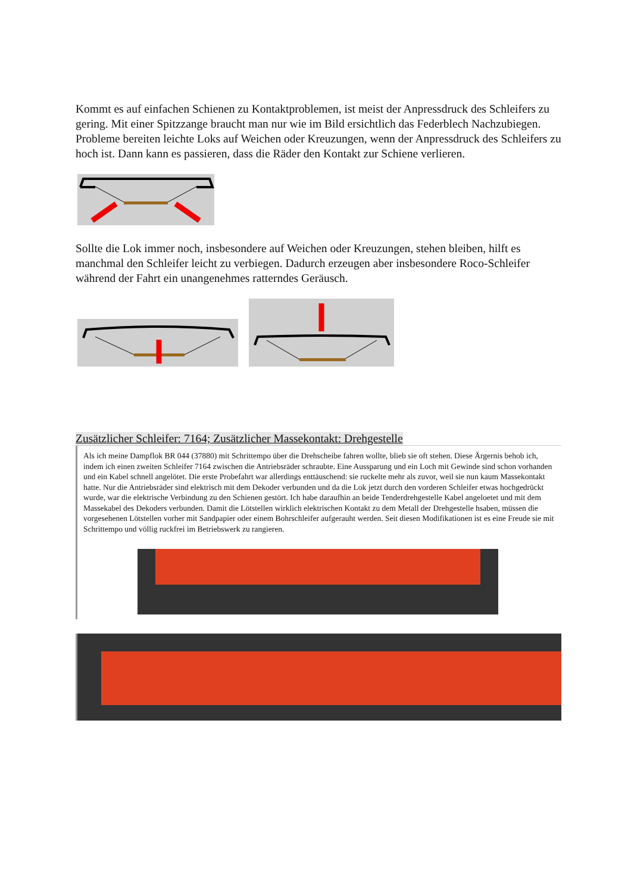Kommt es auf einfachen Schienen zu Kontaktproblemen, ist meist der Anpressdruck des Schleifers zu gering. Mit einer Spitzzange braucht man nur wie im Bild ersichtlich das Federblech Nachzubiegen. Probleme bereiten leichte Loks auf Weichen oder Kreuzungen, wenn der Anpressdruck des Schleifers zu hoch ist. Dann kann es passieren, dass die Räder den Kontakt zur Schiene verlieren.
Sollte die Lok immer noch, insbesondere auf Weichen oder Kreuzungen, stehen bleiben, hilft es manchmal den Schleifer leicht zu verbiegen. Dadurch erzeugen aber insbesondere Roco-Schleifer während der Fahrt ein unangenehmes ratterndes Geräusch.
Zusätzlicher Schleifer: 7164; Zusätzlicher Massekontakt: Drehgestelle
Als ich meine Dampflok BR 044 (37880) mit Schrittempo über die Drehscheibe fahren wollte, blieb sie oft stehen. Diese Ärgernis behob ich, indem ich einen zweiten Schleifer 7164 zwischen die Antriebsräder schraubte. Eine Aussparung und ein Loch mit Gewinde sind schon vorhanden und ein Kabel schnell angelötet. Die erste Probefahrt war allerdings enttäuschend: sie ruckelte mehr als zuvor, weil sie nun kaum Massekontakt hatte. Nur die Antriebsräder sind elektrisch mit dem Dekoder verbunden und da die Lok jetzt durch den vorderen Schleifer etwas hochgedrückt wurde, war die elektrische Verbindung zu den Schienen gestört. Ich habe daraufhin an beide Tenderdrehgestelle Kabel angeloetet und mit dem Massekabel des Dekoders verbunden. Damit die Lötstellen wirklich elektrischen Kontakt zu dem Metall der Drehgestelle hsaben, müssen die vorgesehenen Lötstellen vorher mit Sandpapier oder einem Bohrschleifer aufgerauht werden. Seit diesen Modifikationen ist es eine Freude sie mit Schrittempo und völlig ruckfrei im Betriebswerk zu rangieren.